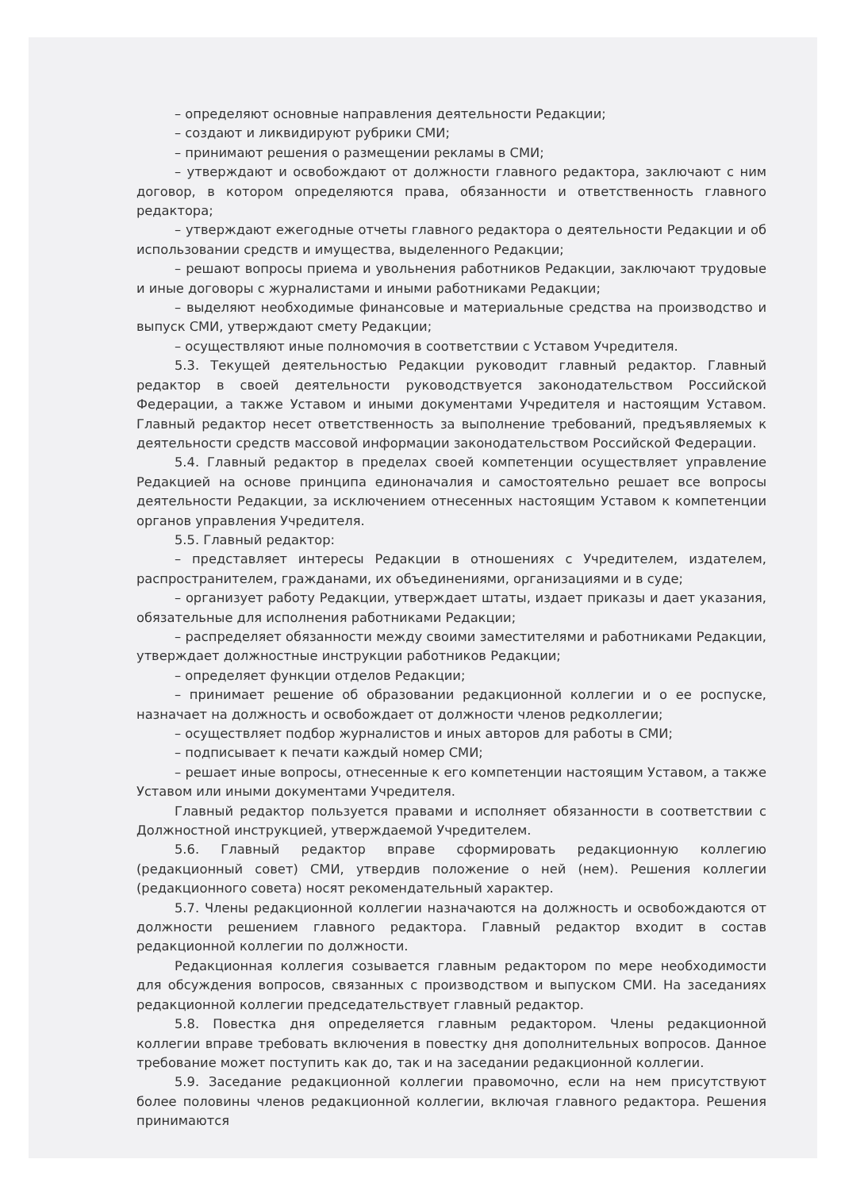– определяют основные направления деятельности Редакции;
– создают и ликвидируют рубрики СМИ;
– принимают решения о размещении рекламы в СМИ;
– утверждают и освобождают от должности главного редактора, заключают с ним договор, в котором определяются права, обязанности и ответственность главного редактора;
– утверждают ежегодные отчеты главного редактора о деятельности Редакции и об использовании средств и имущества, выделенного Редакции;
– решают вопросы приема и увольнения работников Редакции, заключают трудовые и иные договоры с журналистами и иными работниками Редакции;
– выделяют необходимые финансовые и материальные средства на производство и выпуск СМИ, утверждают смету Редакции;
– осуществляют иные полномочия в соответствии с Уставом Учредителя.
5.3. Текущей деятельностью Редакции руководит главный редактор. Главный редактор в своей деятельности руководствуется законодательством Российской Федерации, а также Уставом и иными документами Учредителя и настоящим Уставом. Главный редактор несет ответственность за выполнение требований, предъявляемых к деятельности средств массовой информации законодательством Российской Федерации.
5.4. Главный редактор в пределах своей компетенции осуществляет управление Редакцией на основе принципа единоначалия и самостоятельно решает все вопросы деятельности Редакции, за исключением отнесенных настоящим Уставом к компетенции органов управления Учредителя.
5.5. Главный редактор:
– представляет интересы Редакции в отношениях с Учредителем, издателем, распространителем, гражданами, их объединениями, организациями и в суде;
– организует работу Редакции, утверждает штаты, издает приказы и дает указания, обязательные для исполнения работниками Редакции;
– распределяет обязанности между своими заместителями и работниками Редакции, утверждает должностные инструкции работников Редакции;
– определяет функции отделов Редакции;
– принимает решение об образовании редакционной коллегии и о ее роспуске, назначает на должность и освобождает от должности членов редколлегии;
– осуществляет подбор журналистов и иных авторов для работы в СМИ;
– подписывает к печати каждый номер СМИ;
– решает иные вопросы, отнесенные к его компетенции настоящим Уставом, а также Уставом или иными документами Учредителя.
Главный редактор пользуется правами и исполняет обязанности в соответствии с Должностной инструкцией, утверждаемой Учредителем.
5.6. Главный редактор вправе сформировать редакционную коллегию (редакционный совет) СМИ, утвердив положение о ней (нем). Решения коллегии (редакционного совета) носят рекомендательный характер.
5.7. Члены редакционной коллегии назначаются на должность и освобождаются от должности решением главного редактора. Главный редактор входит в состав редакционной коллегии по должности.
Редакционная коллегия созывается главным редактором по мере необходимости для обсуждения вопросов, связанных с производством и выпуском СМИ. На заседаниях редакционной коллегии председательствует главный редактор.
5.8. Повестка дня определяется главным редактором. Члены редакционной коллегии вправе требовать включения в повестку дня дополнительных вопросов. Данное требование может поступить как до, так и на заседании редакционной коллегии.
5.9. Заседание редакционной коллегии правомочно, если на нем присутствуют более половины членов редакционной коллегии, включая главного редактора. Решения принимаются